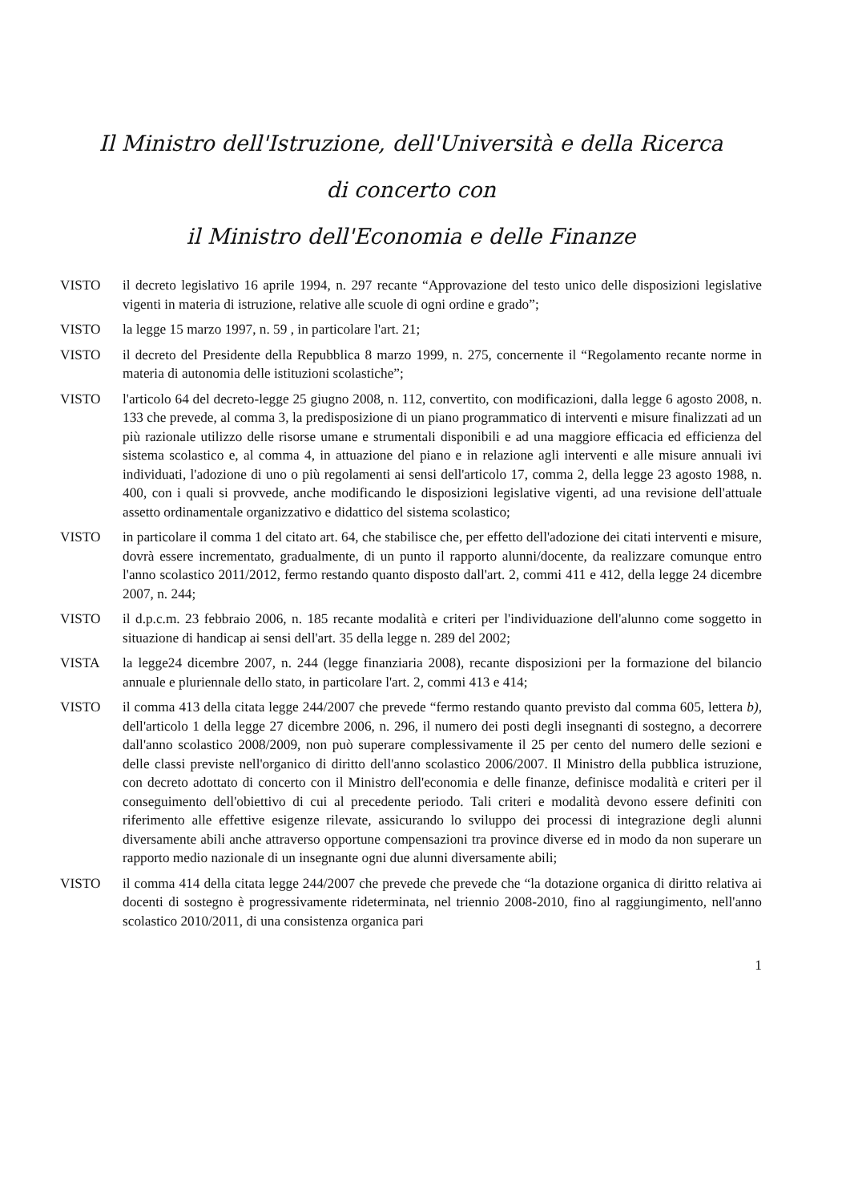Il Ministro dell'Istruzione, dell'Università e della Ricerca
di concerto con
il Ministro dell'Economia e delle Finanze
VISTO il decreto legislativo 16 aprile 1994, n. 297 recante “Approvazione del testo unico delle disposizioni legislative vigenti in materia di istruzione, relative alle scuole di ogni ordine e grado”;
VISTO la legge 15 marzo 1997, n. 59 , in particolare l'art. 21;
VISTO il decreto del Presidente della Repubblica 8 marzo 1999, n. 275, concernente il “Regolamento recante norme in materia di autonomia delle istituzioni scolastiche”;
VISTO l'articolo 64 del decreto-legge 25 giugno 2008, n. 112, convertito, con modificazioni, dalla legge 6 agosto 2008, n. 133 che prevede, al comma 3, la predisposizione di un piano programmatico di interventi e misure finalizzati ad un più razionale utilizzo delle risorse umane e strumentali disponibili e ad una maggiore efficacia ed efficienza del sistema scolastico e, al comma 4, in attuazione del piano e in relazione agli interventi e alle misure annuali ivi individuati, l'adozione di uno o più regolamenti ai sensi dell'articolo 17, comma 2, della legge 23 agosto 1988, n. 400, con i quali si provvede, anche modificando le disposizioni legislative vigenti, ad una revisione dell'attuale assetto ordinamentale organizzativo e didattico del sistema scolastico;
VISTO in particolare il comma 1 del citato art. 64, che stabilisce che, per effetto dell'adozione dei citati interventi e misure, dovrà essere incrementato, gradualmente, di un punto il rapporto alunni/docente, da realizzare comunque entro l'anno scolastico 2011/2012, fermo restando quanto disposto dall'art. 2, commi 411 e 412, della legge 24 dicembre 2007, n. 244;
VISTO il d.p.c.m. 23 febbraio 2006, n. 185 recante modalità e criteri per l'individuazione dell'alunno come soggetto in situazione di handicap ai sensi dell'art. 35 della legge n. 289 del 2002;
VISTA la legge24 dicembre 2007, n. 244 (legge finanziaria 2008), recante disposizioni per la formazione del bilancio annuale e pluriennale dello stato, in particolare l'art. 2, commi 413 e 414;
VISTO il comma 413 della citata legge 244/2007 che prevede “fermo restando quanto previsto dal comma 605, lettera b), dell'articolo 1 della legge 27 dicembre 2006, n. 296, il numero dei posti degli insegnanti di sostegno, a decorrere dall'anno scolastico 2008/2009, non può superare complessivamente il 25 per cento del numero delle sezioni e delle classi previste nell'organico di diritto dell'anno scolastico 2006/2007. Il Ministro della pubblica istruzione, con decreto adottato di concerto con il Ministro dell'economia e delle finanze, definisce modalità e criteri per il conseguimento dell'obiettivo di cui al precedente periodo. Tali criteri e modalità devono essere definiti con riferimento alle effettive esigenze rilevate, assicurando lo sviluppo dei processi di integrazione degli alunni diversamente abili anche attraverso opportune compensazioni tra province diverse ed in modo da non superare un rapporto medio nazionale di un insegnante ogni due alunni diversamente abili;
VISTO il comma 414 della citata legge 244/2007 che prevede che prevede che “la dotazione organica di diritto relativa ai docenti di sostegno è progressivamente rideterminata, nel triennio 2008-2010, fino al raggiungimento, nell'anno scolastico 2010/2011, di una consistenza organica pari
1